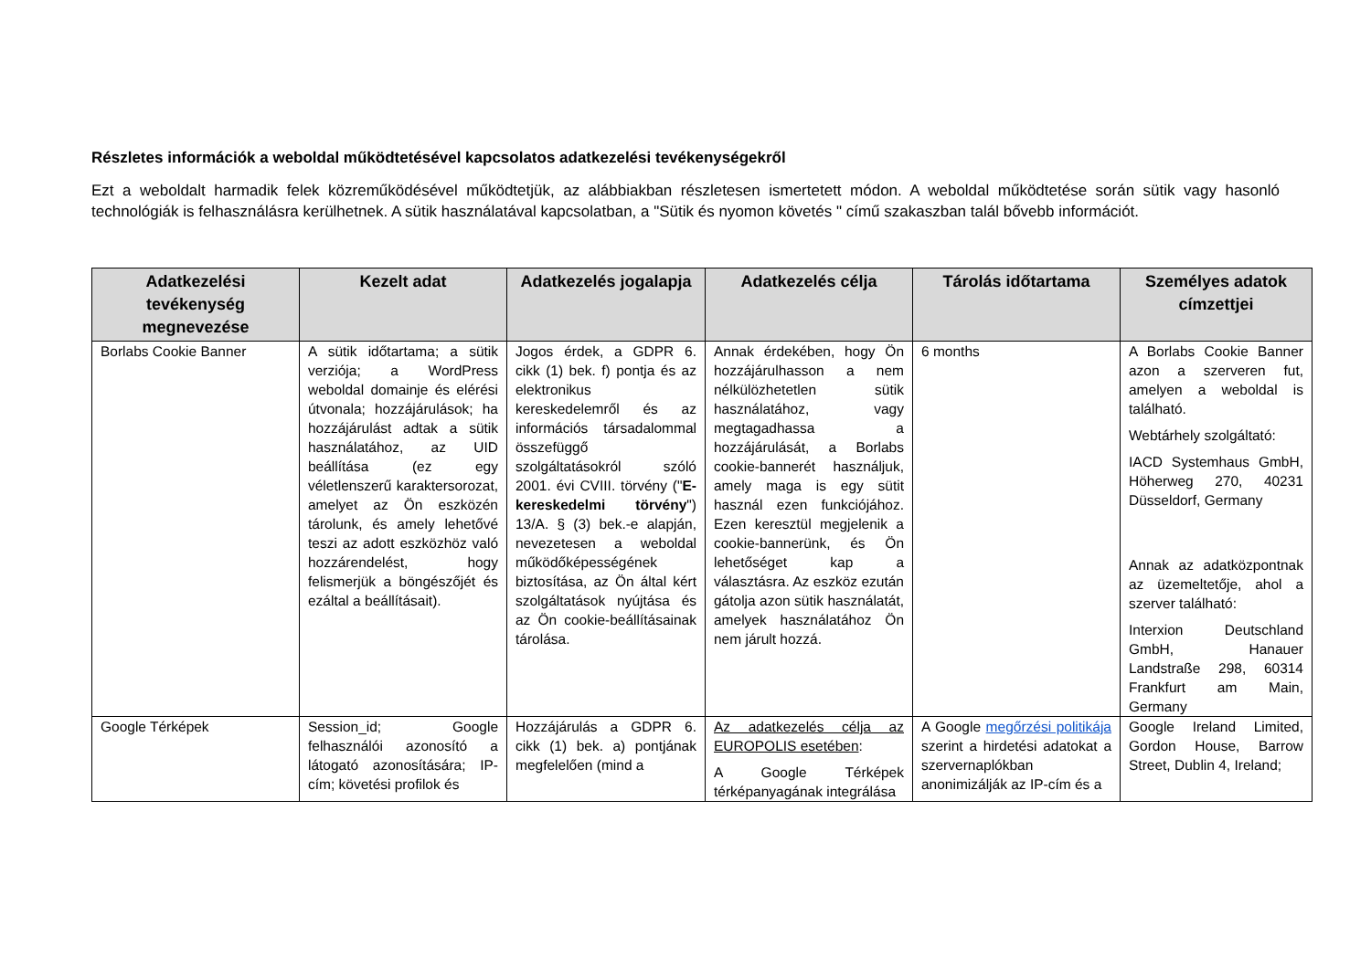Részletes információk a weboldal működtetésével kapcsolatos adatkezelési tevékenységekről
Ezt a weboldalt harmadik felek közreműködésével működtetjük, az alábbiakban részletesen ismertetett módon. A weboldal működtetése során sütik vagy hasonló technológiák is felhasználásra kerülhetnek. A sütik használatával kapcsolatban, a "Sütik és nyomon követés " című szakaszban talál bővebb információt.
| Adatkezelési tevékenység megnevezése | Kezelt adat | Adatkezelés jogalapja | Adatkezelés célja | Tárolás időtartama | Személyes adatok címzettjei |
| --- | --- | --- | --- | --- | --- |
| Borlabs Cookie Banner | A sütik időtartama; a sütik verziója; a WordPress weboldal domainje és elérési útvonala; hozzájárulások; ha hozzájárulást adtak a sütik használatához, az UID beállítása (ez egy véletlenszerű karaktersorozat, amelyet az Ön eszközén tárolunk, és amely lehetővé teszi az adott eszközhöz való hozzárendelést, hogy felismerjük a böngészőjét és ezáltal a beállításait). | Jogos érdek, a GDPR 6. cikk (1) bek. f) pontja és az elektronikus kereskedelemről és az információs társadalommal összefüggő szolgáltatásokról szóló 2001. évi CVIII. törvény (" E-kereskedelmi törvény ") 13/A. § (3) bek.-e alapján, nevezetesen a weboldal működőképességének biztosítása, az Ön által kért szolgáltatások nyújtása és az Ön cookie-beállításainak tárolása. | Annak érdekében, hogy Ön hozzájárulhasson a nem nélkülözhetetlen sütik használatához, vagy megtagadhassa a hozzájárulását, a Borlabs cookie-bannerét használjuk, amely maga is egy sütit használ ezen funkciójához. Ezen keresztül megjelenik a cookie-bannerünk, és Ön lehetőséget kap a választásra. Az eszköz ezután gátolja azon sütik használatát, amelyek használatához Ön nem járult hozzá. | 6 months | A Borlabs Cookie Banner azon a szerveren fut, amelyen a weboldal is található. Webtárhely szolgáltató: IACD Systemhaus GmbH, Höherweg 270, 40231 Düsseldorf, Germany Annak az adatközpontnak az üzemeltetője, ahol a szerver található: Interxion Deutschland GmbH, Hanauer Landstraße 298, 60314 Frankfurt am Main, Germany |
| Google Térképek | Session_id; Google felhasználói azonosító a látogató azonosítására; IP-cím; követési profilok és | Hozzájárulás a GDPR 6. cikk (1) bek. a) pontjának megfelelően (mind a | Az adatkezelés célja az EUROPOLIS esetében : A Google Térképek térképanyagának integrálása | A Google megőrzési politikája szerint a hirdetési adatokat a szervernaplókban anonimizálják az IP-cím és a | Google Ireland Limited, Gordon House, Barrow Street, Dublin 4, Ireland; |